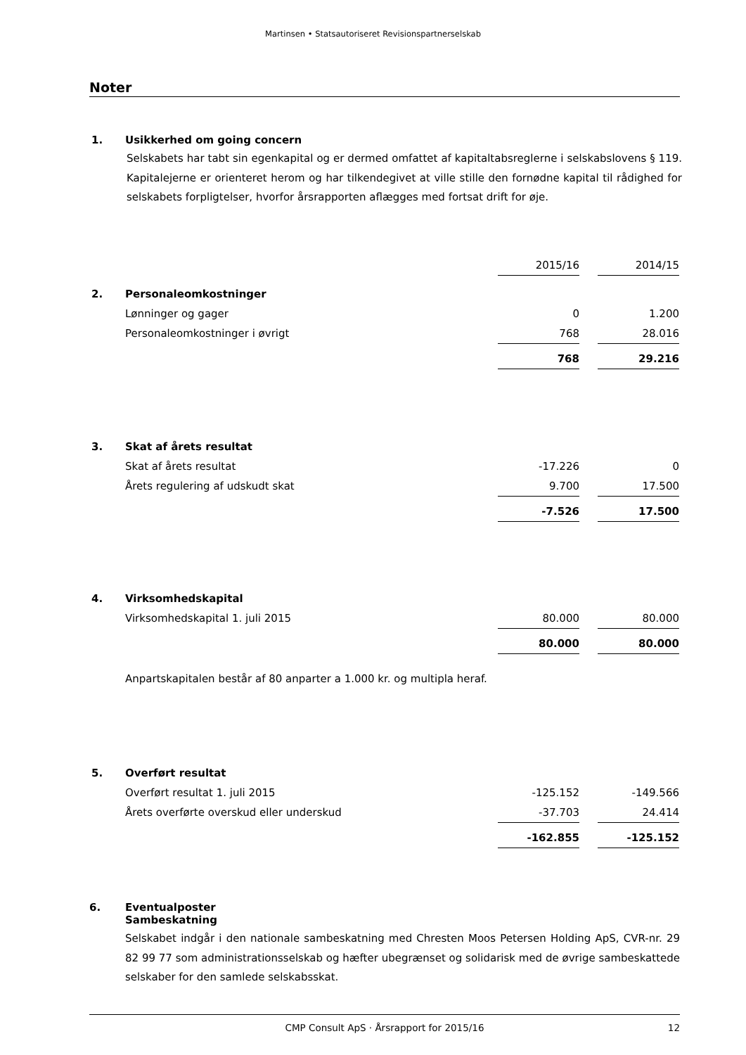Martinsen • Statsautoriseret Revisionspartnerselskab
Noter
1. Usikkerhed om going concern
Selskabets har tabt sin egenkapital og er dermed omfattet af kapitaltabsreglerne i selskabslovens § 119. Kapitalejerne er orienteret herom og har tilkendegivet at ville stille den fornødne kapital til rådighed for selskabets forpligtelser, hvorfor årsrapporten aflægges med fortsat drift for øje.
| | | 2015/16 | | 2014/15 |
| 2. | Personaleomkostninger | | | |
| | Lønninger og gager | 0 | | 1.200 |
| | Personaleomkostninger i øvrigt | 768 | | 28.016 |
| | | 768 | | 29.216 |
| 3. | Skat af årets resultat | | | |
| | Skat af årets resultat | -17.226 | | 0 |
| | Årets regulering af udskudt skat | 9.700 | | 17.500 |
| | | -7.526 | | 17.500 |
| 4. | Virksomhedskapital | | | |
| | Virksomhedskapital 1. juli 2015 | 80.000 | | 80.000 |
| | | 80.000 | | 80.000 |
| | Anpartskapitalen består af 80 anparter a 1.000 kr. og multipla heraf. | | | |
| 5. | Overført resultat | | | |
| | Overført resultat 1. juli 2015 | -125.152 | | -149.566 |
| | Årets overførte overskud eller underskud | -37.703 | | 24.414 |
| | | -162.855 | | -125.152 |
6. Eventualposter
Sambeskatning
Selskabet indgår i den nationale sambeskatning med Chresten Moos Petersen Holding ApS, CVR-nr. 29 82 99 77 som administrationsselskab og hæfter ubegrænset og solidarisk med de øvrige sambeskattede selskaber for den samlede selskabsskat.
CMP Consult ApS · Årsrapport for 2015/16 12